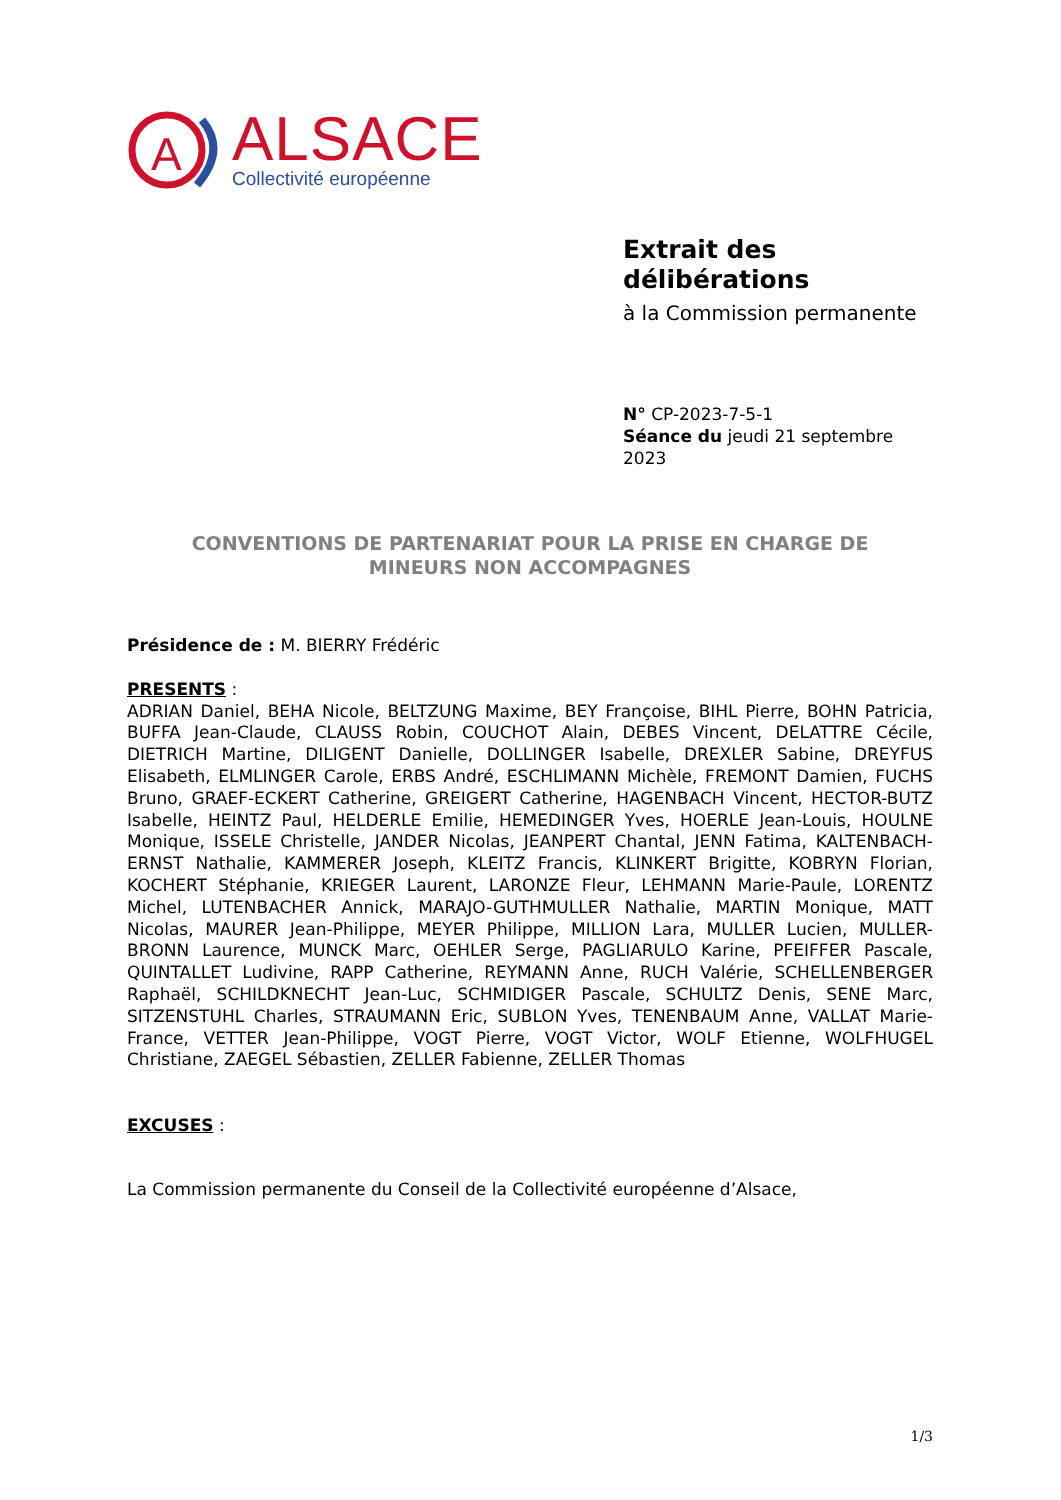A
ALSACE
Collectivité européenne
Extrait des
délibérations
à la Commission permanente
N° CP-2023-7-5-1
Séance du jeudi 21 septembre 2023
CONVENTIONS DE PARTENARIAT POUR LA PRISE EN CHARGE DE
MINEURS NON ACCOMPAGNES
Présidence de : M. BIERRY Frédéric
PRESENTS :
ADRIAN Daniel, BEHA Nicole, BELTZUNG Maxime, BEY Françoise, BIHL Pierre, BOHN Patricia, BUFFA Jean-Claude, CLAUSS Robin, COUCHOT Alain, DEBES Vincent, DELATTRE Cécile, DIETRICH Martine, DILIGENT Danielle, DOLLINGER Isabelle, DREXLER Sabine, DREYFUS Elisabeth, ELMLINGER Carole, ERBS André, ESCHLIMANN Michèle, FREMONT Damien, FUCHS Bruno, GRAEF-ECKERT Catherine, GREIGERT Catherine, HAGENBACH Vincent, HECTOR-BUTZ Isabelle, HEINTZ Paul, HELDERLE Emilie, HEMEDINGER Yves, HOERLE Jean-Louis, HOULNE Monique, ISSELE Christelle, JANDER Nicolas, JEANPERT Chantal, JENN Fatima, KALTENBACH-ERNST Nathalie, KAMMERER Joseph, KLEITZ Francis, KLINKERT Brigitte, KOBRYN Florian, KOCHERT Stéphanie, KRIEGER Laurent, LARONZE Fleur, LEHMANN Marie-Paule, LORENTZ Michel, LUTENBACHER Annick, MARAJO-GUTHMULLER Nathalie, MARTIN Monique, MATT Nicolas, MAURER Jean-Philippe, MEYER Philippe, MILLION Lara, MULLER Lucien, MULLER-BRONN Laurence, MUNCK Marc, OEHLER Serge, PAGLIARULO Karine, PFEIFFER Pascale, QUINTALLET Ludivine, RAPP Catherine, REYMANN Anne, RUCH Valérie, SCHELLENBERGER Raphaël, SCHILDKNECHT Jean-Luc, SCHMIDIGER Pascale, SCHULTZ Denis, SENE Marc, SITZENSTUHL Charles, STRAUMANN Eric, SUBLON Yves, TENENBAUM Anne, VALLAT Marie-France, VETTER Jean-Philippe, VOGT Pierre, VOGT Victor, WOLF Etienne, WOLFHUGEL Christiane, ZAEGEL Sébastien, ZELLER Fabienne, ZELLER Thomas
EXCUSES :
La Commission permanente du Conseil de la Collectivité européenne d’Alsace,
1/3